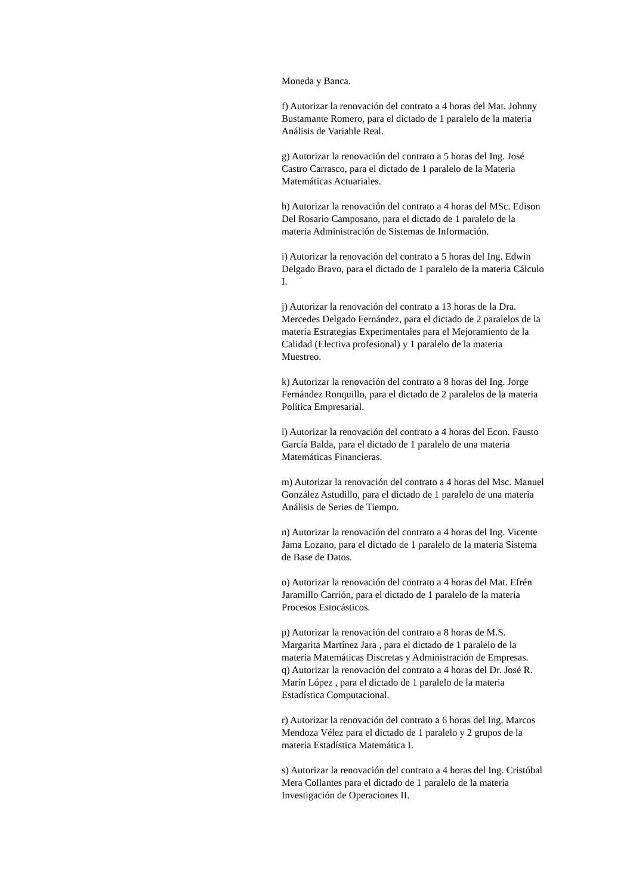Moneda y Banca.
f) Autorizar la renovación del contrato a 4 horas del Mat. Johnny Bustamante Romero, para el dictado de 1 paralelo de la materia Análisis de Variable Real.
g) Autorizar la renovación del contrato a 5 horas del Ing. José Castro Carrasco, para el dictado de 1 paralelo de la Materia Matemáticas Actuariales.
h) Autorizar la renovación del contrato a 4 horas del MSc. Edison Del Rosario Camposano, para el dictado de 1 paralelo de la materia Administración de Sistemas de Información.
i) Autorizar la renovación del contrato a 5 horas del Ing. Edwin Delgado Bravo, para el dictado de 1 paralelo de la materia Cálculo I.
j) Autorizar la renovación del contrato a 13 horas de la Dra. Mercedes Delgado Fernández, para el dictado de 2 paralelos de la materia Estrategias Experimentales para el Mejoramiento de la Calidad (Electiva profesional) y 1 paralelo de la materia Muestreo.
k) Autorizar la renovación del contrato a 8 horas del Ing. Jorge Fernández Ronquillo, para el dictado de 2 paralelos de la materia Política Empresarial.
l) Autorizar la renovación del contrato a 4 horas del Econ. Fausto García Balda, para el dictado de 1 paralelo de una materia Matemáticas Financieras.
m) Autorizar la renovación del contrato a 4 horas del Msc. Manuel González Astudillo, para el dictado de 1 paralelo de una materia Análisis de Series de Tiempo.
n) Autorizar la renovación del contrato a 4 horas del Ing. Vicente Jama Lozano, para el dictado de 1 paralelo de la materia Sistema de Base de Datos.
o) Autorizar la renovación del contrato a 4 horas del Mat. Efrén Jaramillo Carrión, para el dictado de 1 paralelo de la materia Procesos Estocásticos.
p) Autorizar la renovación del contrato a 8 horas de M.S. Margarita Martínez Jara , para el dictado de 1 paralelo de la materia Matemáticas Discretas y Administración de Empresas.
q) Autorizar la renovación del contrato a 4 horas del Dr. José R. Marín López , para el dictado de 1 paralelo de la materia Estadística Computacional.
r) Autorizar la renovación del contrato a 6 horas del Ing. Marcos Mendoza Vélez para el dictado de 1 paralelo y 2 grupos de la materia Estadística Matemática I.
s) Autorizar la renovación del contrato a 4 horas del Ing. Cristóbal Mera Collantes para el dictado de 1 paralelo de la materia Investigación de Operaciones II.